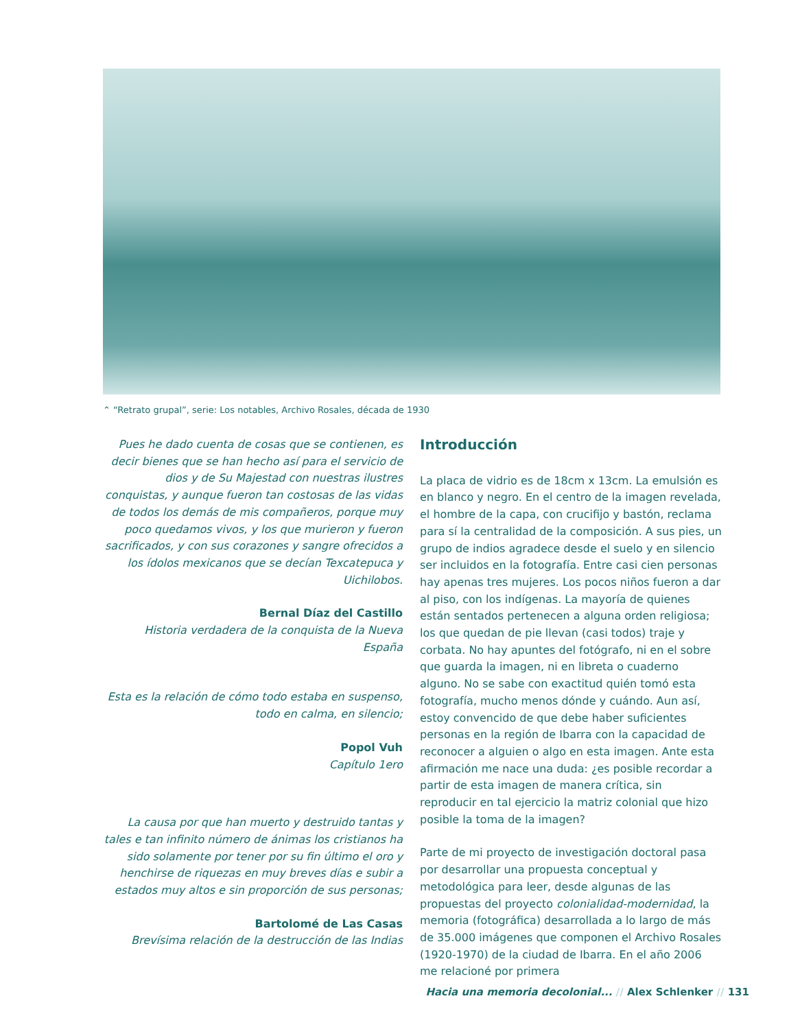⌃ “Retrato grupal”, serie: Los notables, Archivo Rosales, década de 1930
Pues he dado cuenta de cosas que se contienen, es decir bienes que se han hecho así para el servicio de dios y de Su Majestad con nuestras ilustres conquistas, y aunque fueron tan costosas de las vidas de todos los demás de mis compañeros, porque muy poco quedamos vivos, y los que murieron y fueron sacrificados, y con sus corazones y sangre ofrecidos a los ídolos mexicanos que se decían Texcatepuca y Uichilobos.
Bernal Díaz del Castillo
Historia verdadera de la conquista de la Nueva España
Esta es la relación de cómo todo estaba en suspenso, todo en calma, en silencio;
Popol Vuh
Capítulo 1ero
La causa por que han muerto y destruido tantas y tales e tan infinito número de ánimas los cristianos ha sido solamente por tener por su fin último el oro y henchirse de riquezas en muy breves días e subir a estados muy altos e sin proporción de sus personas;
Bartolomé de Las Casas
Brevísima relación de la destrucción de las Indias
Introducción
La placa de vidrio es de 18cm x 13cm. La emulsión es en blanco y negro. En el centro de la imagen revelada, el hombre de la capa, con crucifijo y bastón, reclama para sí la centralidad de la composición. A sus pies, un grupo de indios agradece desde el suelo y en silencio ser incluidos en la fotografía. Entre casi cien personas hay apenas tres mujeres. Los pocos niños fueron a dar al piso, con los indígenas. La mayoría de quienes están sentados pertenecen a alguna orden religiosa; los que quedan de pie llevan (casi todos) traje y corbata. No hay apuntes del fotógrafo, ni en el sobre que guarda la imagen, ni en libreta o cuaderno alguno. No se sabe con exactitud quién tomó esta fotografía, mucho menos dónde y cuándo. Aun así, estoy convencido de que debe haber suficientes personas en la región de Ibarra con la capacidad de reconocer a alguien o algo en esta imagen. Ante esta afirmación me nace una duda: ¿es posible recordar a partir de esta imagen de manera crítica, sin reproducir en tal ejercicio la matriz colonial que hizo posible la toma de la imagen?
Parte de mi proyecto de investigación doctoral pasa por desarrollar una propuesta conceptual y metodológica para leer, desde algunas de las propuestas del proyecto colonialidad-modernidad, la memoria (fotográfica) desarrollada a lo largo de más de 35.000 imágenes que componen el Archivo Rosales (1920-1970) de la ciudad de Ibarra. En el año 2006 me relacioné por primera
Hacia una memoria decolonial... // Alex Schlenker // 131